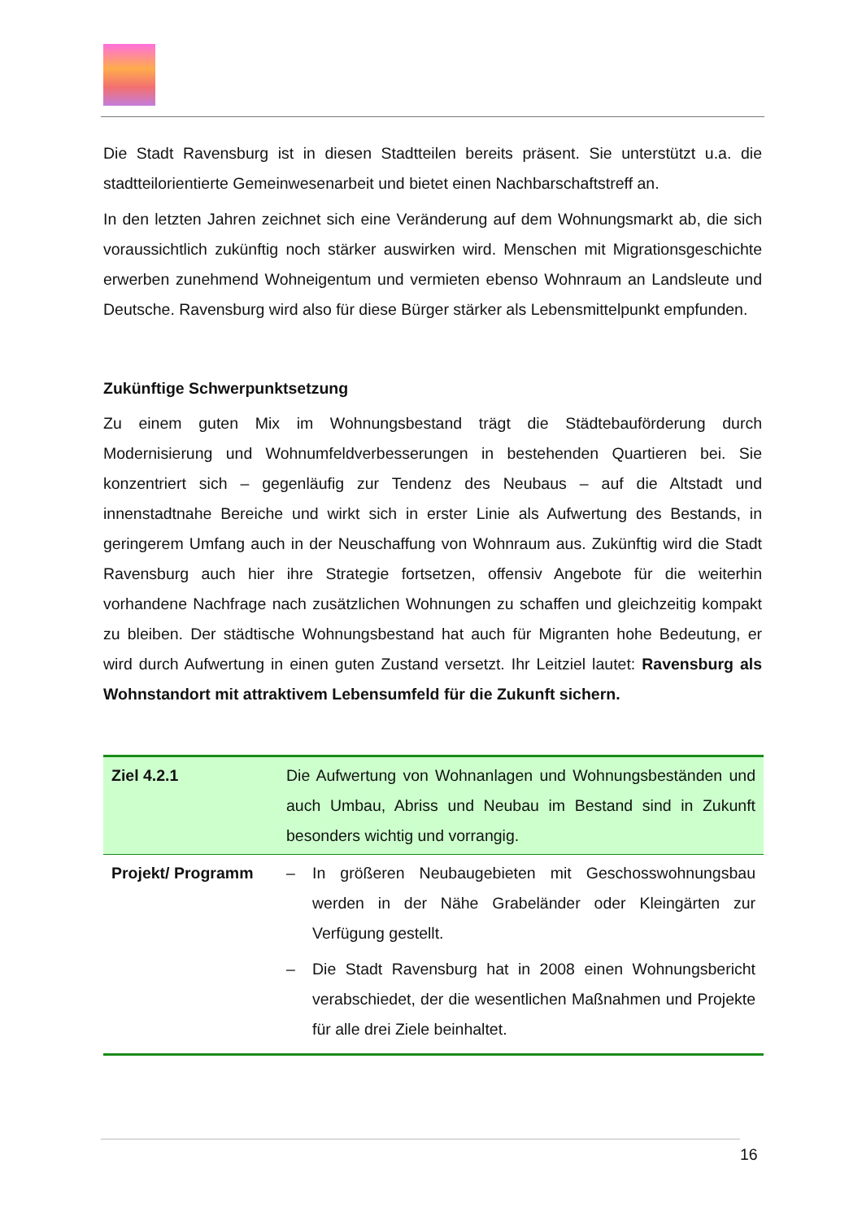Die Stadt Ravensburg ist in diesen Stadtteilen bereits präsent. Sie unterstützt u.a. die stadtteilorientierte Gemeinwesenarbeit und bietet einen Nachbarschaftstreff an.
In den letzten Jahren zeichnet sich eine Veränderung auf dem Wohnungsmarkt ab, die sich voraussichtlich zukünftig noch stärker auswirken wird. Menschen mit Migrationsgeschichte erwerben zunehmend Wohneigentum und vermieten ebenso Wohnraum an Landsleute und Deutsche. Ravensburg wird also für diese Bürger stärker als Lebensmittelpunkt empfunden.
Zukünftige Schwerpunktsetzung
Zu einem guten Mix im Wohnungsbestand trägt die Städtebauförderung durch Modernisierung und Wohnumfeldverbesserungen in bestehenden Quartieren bei. Sie konzentriert sich – gegenläufig zur Tendenz des Neubaus – auf die Altstadt und innenstadtnahe Bereiche und wirkt sich in erster Linie als Aufwertung des Bestands, in geringerem Umfang auch in der Neuschaffung von Wohnraum aus. Zukünftig wird die Stadt Ravensburg auch hier ihre Strategie fortsetzen, offensiv Angebote für die weiterhin vorhandene Nachfrage nach zusätzlichen Wohnungen zu schaffen und gleichzeitig kompakt zu bleiben. Der städtische Wohnungsbestand hat auch für Migranten hohe Bedeutung, er wird durch Aufwertung in einen guten Zustand versetzt. Ihr Leitziel lautet: Ravensburg als Wohnstandort mit attraktivem Lebensumfeld für die Zukunft sichern.
| Ziel 4.2.1 | Die Aufwertung von Wohnanlagen und Wohnungsbeständen und auch Umbau, Abriss und Neubau im Bestand sind in Zukunft besonders wichtig und vorrangig. |
| Projekt/ Programm | – In größeren Neubaugebieten mit Geschosswohnungsbau werden in der Nähe Grabeländer oder Kleingärten zur Verfügung gestellt. – Die Stadt Ravensburg hat in 2008 einen Wohnungsbericht verabschiedet, der die wesentlichen Maßnahmen und Projekte für alle drei Ziele beinhaltet. |
16